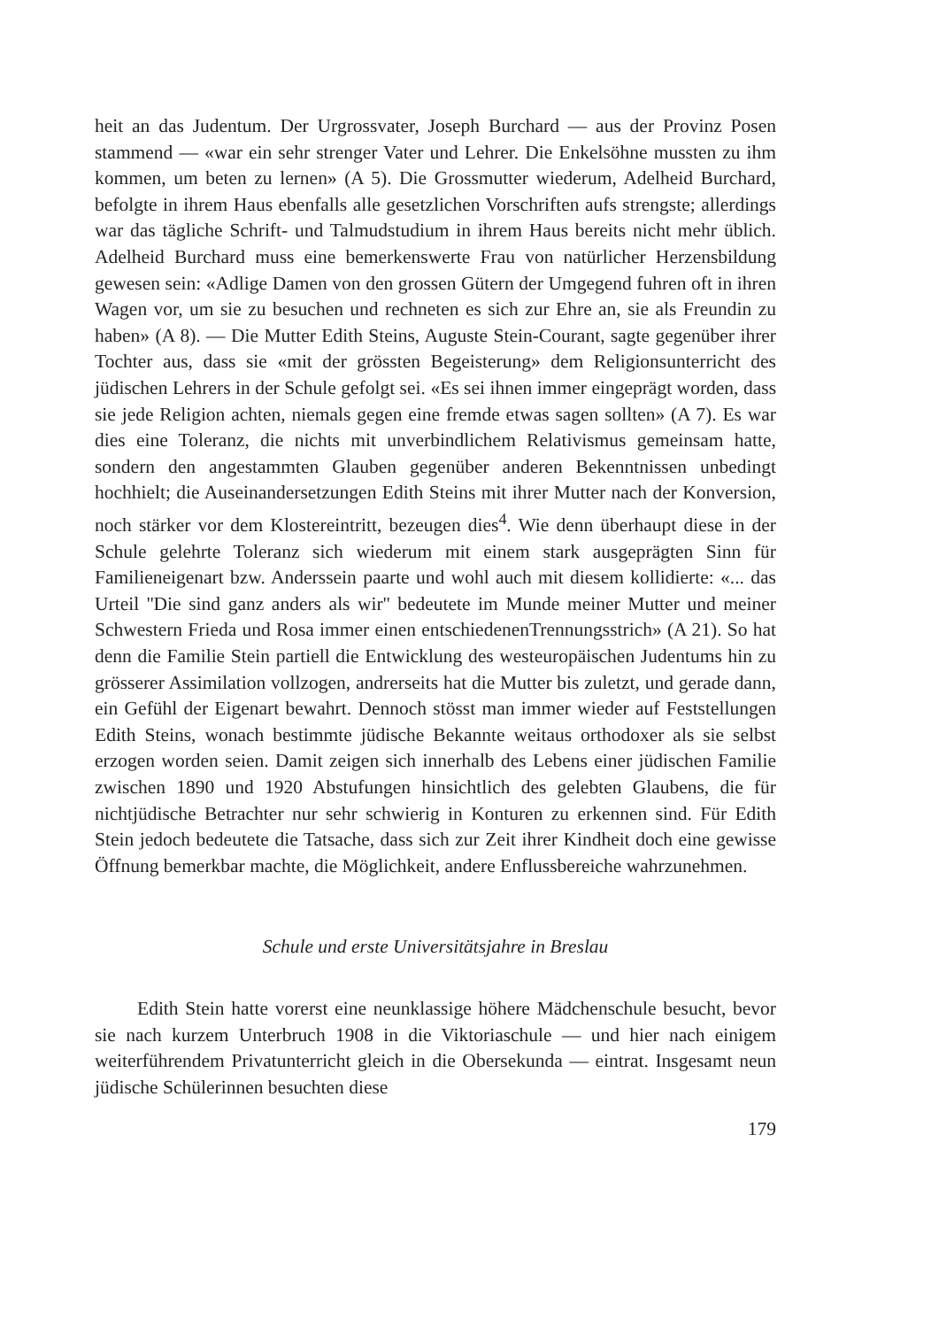heit an das Judentum. Der Urgrossvater, Joseph Burchard — aus der Provinz Posen stammend — «war ein sehr strenger Vater und Lehrer. Die Enkelsöhne mussten zu ihm kommen, um beten zu lernen» (A 5). Die Grossmutter wiederum, Adelheid Burchard, befolgte in ihrem Haus ebenfalls alle gesetzlichen Vorschriften aufs strengste; allerdings war das tägliche Schrift- und Talmudstudium in ihrem Haus bereits nicht mehr üblich. Adelheid Burchard muss eine bemerkenswerte Frau von natürlicher Herzensbildung gewesen sein: «Adlige Damen von den grossen Gütern der Umgegend fuhren oft in ihren Wagen vor, um sie zu besuchen und rechneten es sich zur Ehre an, sie als Freundin zu haben» (A 8). — Die Mutter Edith Steins, Auguste Stein-Courant, sagte gegenüber ihrer Tochter aus, dass sie «mit der grössten Begeisterung» dem Religionsunterricht des jüdischen Lehrers in der Schule gefolgt sei. «Es sei ihnen immer eingeprägt worden, dass sie jede Religion achten, niemals gegen eine fremde etwas sagen sollten» (A 7). Es war dies eine Toleranz, die nichts mit unverbindlichem Relativismus gemeinsam hatte, sondern den angestammten Glauben gegenüber anderen Bekenntnissen unbedingt hochhielt; die Auseinandersetzungen Edith Steins mit ihrer Mutter nach der Konversion, noch stärker vor dem Klostereintritt, bezeugen dies<sup>4</sup>. Wie denn überhaupt diese in der Schule gelehrte Toleranz sich wiederum mit einem stark ausgeprägten Sinn für Familieneigenart bzw. Anderssein paarte und wohl auch mit diesem kollidierte: «... das Urteil ''Die sind ganz anders als wir'' bedeutete im Munde meiner Mutter und meiner Schwestern Frieda und Rosa immer einen entschiedenenTrennungsstrich» (A 21). So hat denn die Familie Stein partiell die Entwicklung des westeuropäischen Judentums hin zu grösserer Assimilation vollzogen, andrerseits hat die Mutter bis zuletzt, und gerade dann, ein Gefühl der Eigenart bewahrt. Dennoch stösst man immer wieder auf Feststellungen Edith Steins, wonach bestimmte jüdische Bekannte weitaus orthodoxer als sie selbst erzogen worden seien. Damit zeigen sich innerhalb des Lebens einer jüdischen Familie zwischen 1890 und 1920 Abstufungen hinsichtlich des gelebten Glaubens, die für nichtjüdische Betrachter nur sehr schwierig in Konturen zu erkennen sind. Für Edith Stein jedoch bedeutete die Tatsache, dass sich zur Zeit ihrer Kindheit doch eine gewisse Öffnung bemerkbar machte, die Möglichkeit, andere Enflussbereiche wahrzunehmen.
Schule und erste Universitätsjahre in Breslau
Edith Stein hatte vorerst eine neunklassige höhere Mädchenschule besucht, bevor sie nach kurzem Unterbruch 1908 in die Viktoriaschule — und hier nach einigem weiterführendem Privatunterricht gleich in die Obersekunda — eintrat. Insgesamt neun jüdische Schülerinnen besuchten diese
179